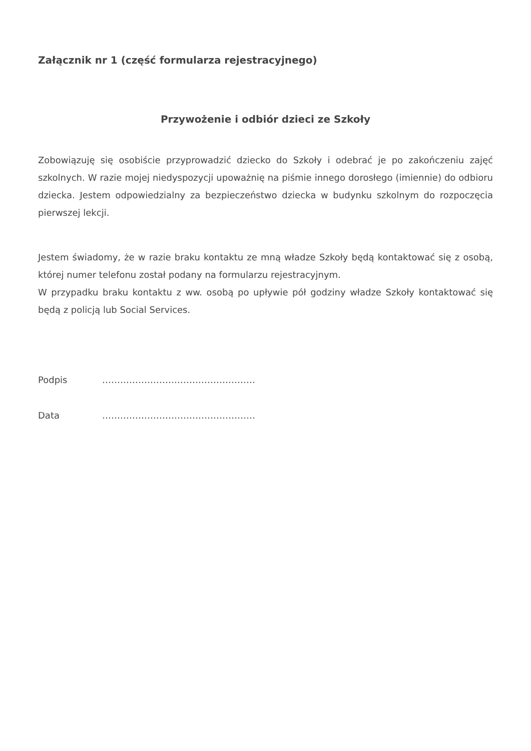Załącznik nr 1 (część formularza rejestracyjnego)
Przywożenie i odbiór dzieci ze Szkoły
Zobowiązuję się osobiście przyprowadzić dziecko do Szkoły i odebrać je po zakończeniu zajęć szkolnych. W razie mojej niedyspozycji upoważnię na piśmie innego dorosłego (imiennie) do odbioru dziecka. Jestem odpowiedzialny za bezpieczeństwo dziecka w budynku szkolnym do rozpoczęcia pierwszej lekcji.
Jestem świadomy, że w razie braku kontaktu ze mną władze Szkoły będą kontaktować się z osobą, której numer telefonu został podany na formularzu rejestracyjnym.
W przypadku braku kontaktu z ww. osobą po upływie pół godziny władze Szkoły kontaktować się będą z policją lub Social Services.
Podpis ……………………………………………
Data ……………………………………………